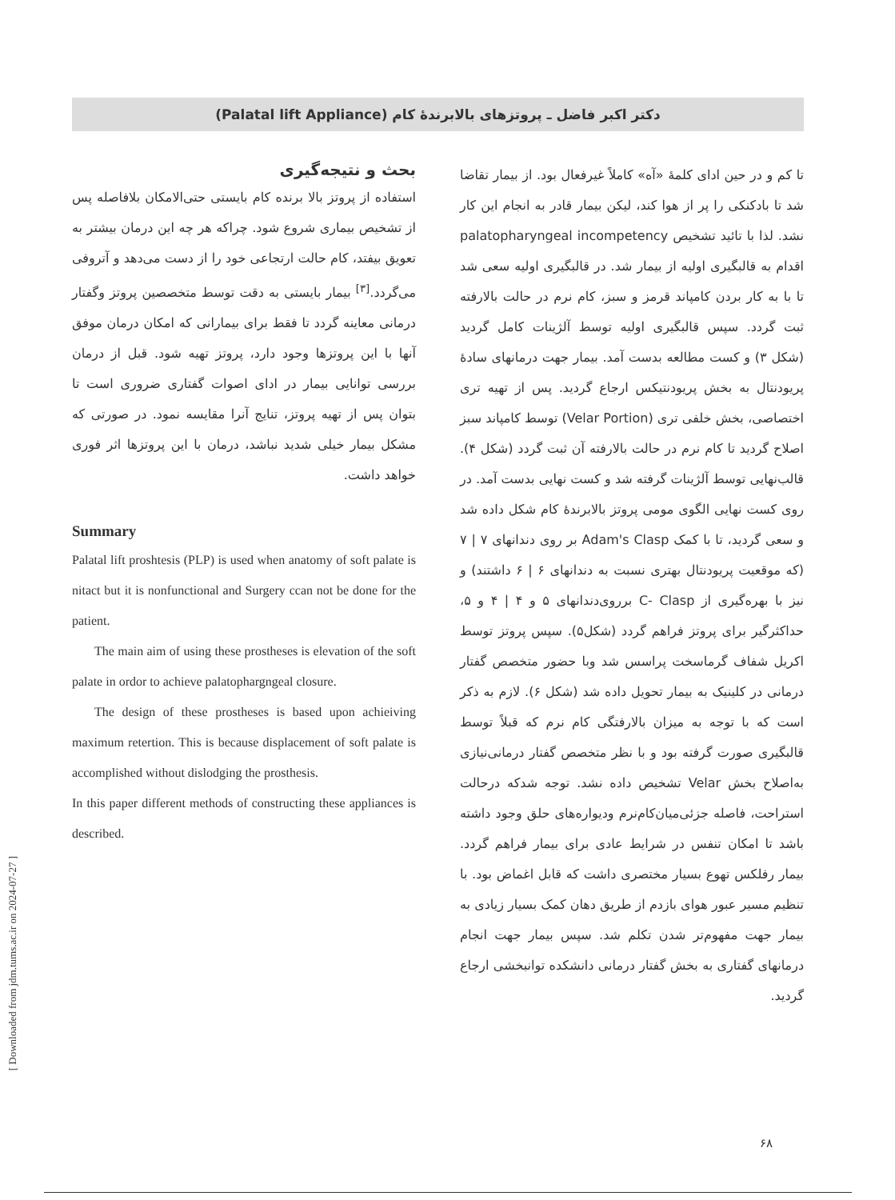دکتر اکبر فاضل ـ پروتزهای بالابرندهٔ کام (Palatal lift Appliance)
تا کم و در حین ادای کلمهٔ «آه» کاملاً غیرفعال بود. از بیمار تقاضا شد تا بادکنکی را پر از هوا کند، لیکن بیمار قادر به انجام این کار نشد. لذا با تائید تشخیص palatopharyngeal incompetency اقدام به قالبگیری اولیه از بیمار شد. در قالبگیری اولیه سعی شد تا با به کار بردن کامپاند قرمز و سبز، کام نرم در حالت بالارفته ثبت گردد. سپس قالبگیری اولیه توسط آلژینات کامل گردید (شکل ۳) و کست مطالعه بدست آمد. بیمار جهت درمانهای سادهٔ پریودنتال به بخش پریودنتیکس ارجاع گردید. پس از تهیه تری اختصاصی، بخش خلفی تری (Velar Portion) توسط کامپاند سبز اصلاح گردید تا کام نرم در حالت بالارفته آن ثبت گردد (شکل ۴). قالب‌نهایی توسط آلژینات گرفته شد و کست نهایی بدست آمد. در روی کست نهایی الگوی مومی پروتز بالابرندهٔ کام شکل داده شد و سعی گردید، تا با کمک Adam's Clasp بر روی دندانهای ۷ | ۷ (که موقعیت پریودنتال بهتری نسبت به دندانهای ۶ | ۶ داشتند) و نیز با بهره‌گیری از C- Clasp برروی‌دندانهای ۵ و ۴ | ۴ و ۵، حداکثرگیر برای پروتز فراهم گردد (شکل۵). سپس پروتز توسط اکریل شفاف گرماسخت پراسس شد وبا حضور متخصص گفتار درمانی در کلینیک به بیمار تحویل داده شد (شکل ۶). لازم به ذکر است که با توجه به میزان بالارفتگی کام نرم که قبلاً توسط قالبگیری صورت گرفته بود و با نظر متخصص گفتار درمانی‌نیازی به‌اصلاح بخش Velar تشخیص داده نشد. توجه شدکه درحالت استراحت، فاصله جزئی‌میان‌کام‌نرم ودیواره‌های حلق وجود داشته باشد تا امکان تنفس در شرایط عادی برای بیمار فراهم گردد. بیمار رفلکس تهوع بسیار مختصری داشت که قابل اغماض بود. با تنظیم مسیر عبور هوای بازدم از طریق دهان کمک بسیار زیادی به بیمار جهت مفهوم‌تر شدن تکلم شد. سپس بیمار جهت انجام درمانهای گفتاری به بخش گفتار درمانی دانشکده توانبخشی ارجاع گردید.
بحث و نتیجه‌گیری
استفاده از پروتز بالا برنده کام بایستی حتی‌الامکان بلافاصله پس از تشخیص بیماری شروع شود. چراکه هر چه این درمان بیشتر به تعویق بیفتد، کام حالت ارتجاعی خود را از دست می‌دهد و آتروفی می‌گردد.<sup>[۳]</sup> بیمار بایستی به دقت توسط متخصصین پروتز وگفتار درمانی معاینه گردد تا فقط برای بیمارانی که امکان درمان موفق آنها با این پروتزها وجود دارد، پروتز تهیه شود. قبل از درمان بررسی توانایی بیمار در ادای اصوات گفتاری ضروری است تا بتوان پس از تهیه پروتز، تنایج آنرا مقایسه نمود. در صورتی که مشکل بیمار خیلی شدید نباشد، درمان با این پروتزها اثر فوری خواهد داشت.
Summary
Palatal lift proshtesis (PLP) is used when anatomy of soft palate is nitact but it is nonfunctional and Surgery ccan not be done for the patient.
The main aim of using these prostheses is elevation of the soft palate in ordor to achieve palatophargngeal closure.
The design of these prostheses is based upon achieiving maximum retertion. This is because displacement of soft palate is accomplished without dislodging the prosthesis.
In this paper different methods of constructing these appliances is described.
[ Downloaded from jdm.tums.ac.ir on 2024-07-27 ]
۶۸